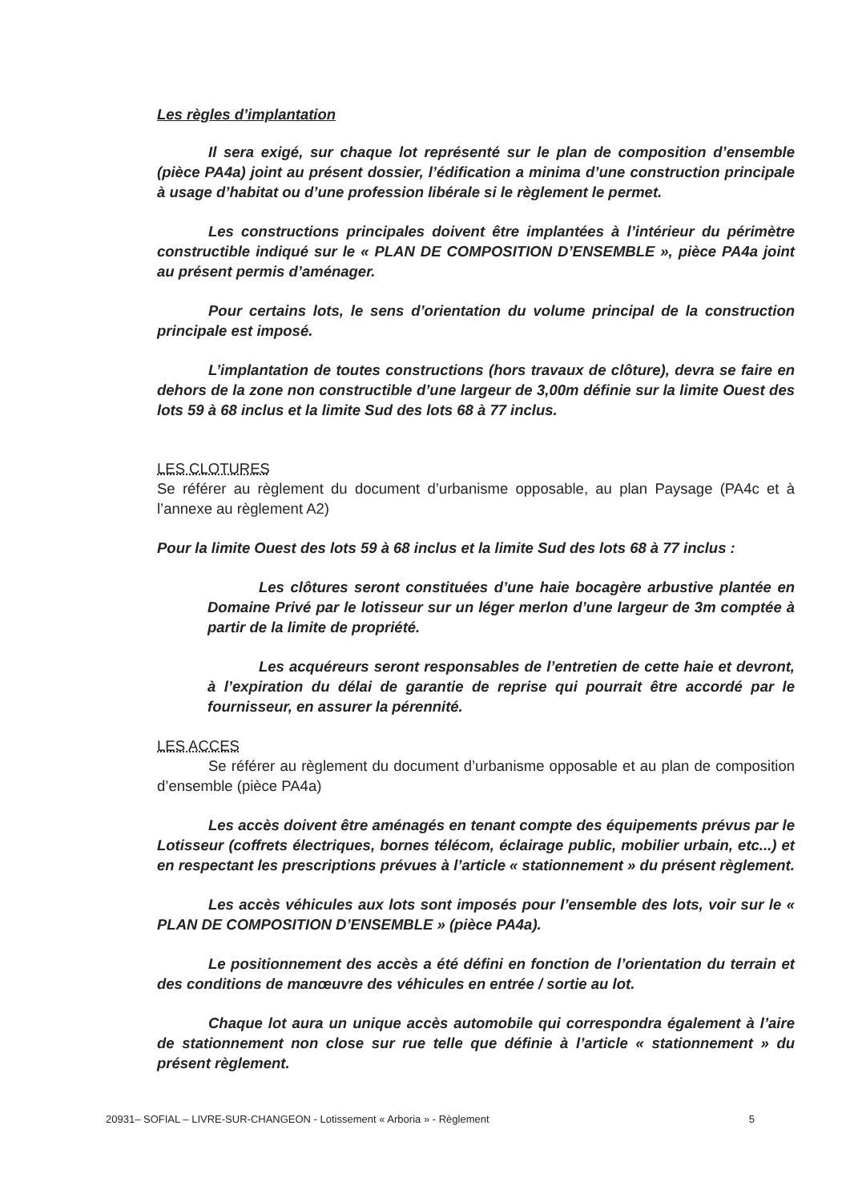Les règles d’implantation
Il sera exigé, sur chaque lot représenté sur le plan de composition d’ensemble (pièce PA4a) joint au présent dossier, l’édification a minima d’une construction principale à usage d’habitat ou d’une profession libérale si le règlement le permet.
Les constructions principales doivent être implantées à l’intérieur du périmètre constructible indiqué sur le « PLAN DE COMPOSITION D’ENSEMBLE », pièce PA4a joint au présent permis d’aménager.
Pour certains lots, le sens d’orientation du volume principal de la construction principale est imposé.
L’implantation de toutes constructions (hors travaux de clôture), devra se faire en dehors de la zone non constructible d’une largeur de 3,00m définie sur la limite Ouest des lots 59 à 68 inclus et la limite Sud des lots 68 à 77 inclus.
LES CLOTURES
Se référer au règlement du document d’urbanisme opposable, au plan Paysage (PA4c et à l’annexe au règlement A2)
Pour la limite Ouest des lots 59 à 68 inclus et la limite Sud des lots 68 à 77 inclus :
Les clôtures seront constituées d’une haie bocagère arbustive plantée en Domaine Privé par le lotisseur sur un léger merlon d’une largeur de 3m comptée à partir de la limite de propriété.
Les acquéreurs seront responsables de l’entretien de cette haie et devront, à l’expiration du délai de garantie de reprise qui pourrait être accordé par le fournisseur, en assurer la pérennité.
LES ACCES
Se référer au règlement du document d’urbanisme opposable et au plan de composition d’ensemble (pièce PA4a)
Les accès doivent être aménagés en tenant compte des équipements prévus par le Lotisseur (coffrets électriques, bornes télécom, éclairage public, mobilier urbain, etc...) et en respectant les prescriptions prévues à l’article « stationnement » du présent règlement.
Les accès véhicules aux lots sont imposés pour l’ensemble des lots, voir sur le « PLAN DE COMPOSITION D’ENSEMBLE » (pièce PA4a).
Le positionnement des accès a été défini en fonction de l’orientation du terrain et des conditions de manœuvre des véhicules en entrée / sortie au lot.
Chaque lot aura un unique accès automobile qui correspondra également à l’aire de stationnement non close sur rue telle que définie à l’article « stationnement » du présent règlement.
20931– SOFIAL – LIVRE-SUR-CHANGEON - Lotissement « Arboria » - Règlement 5